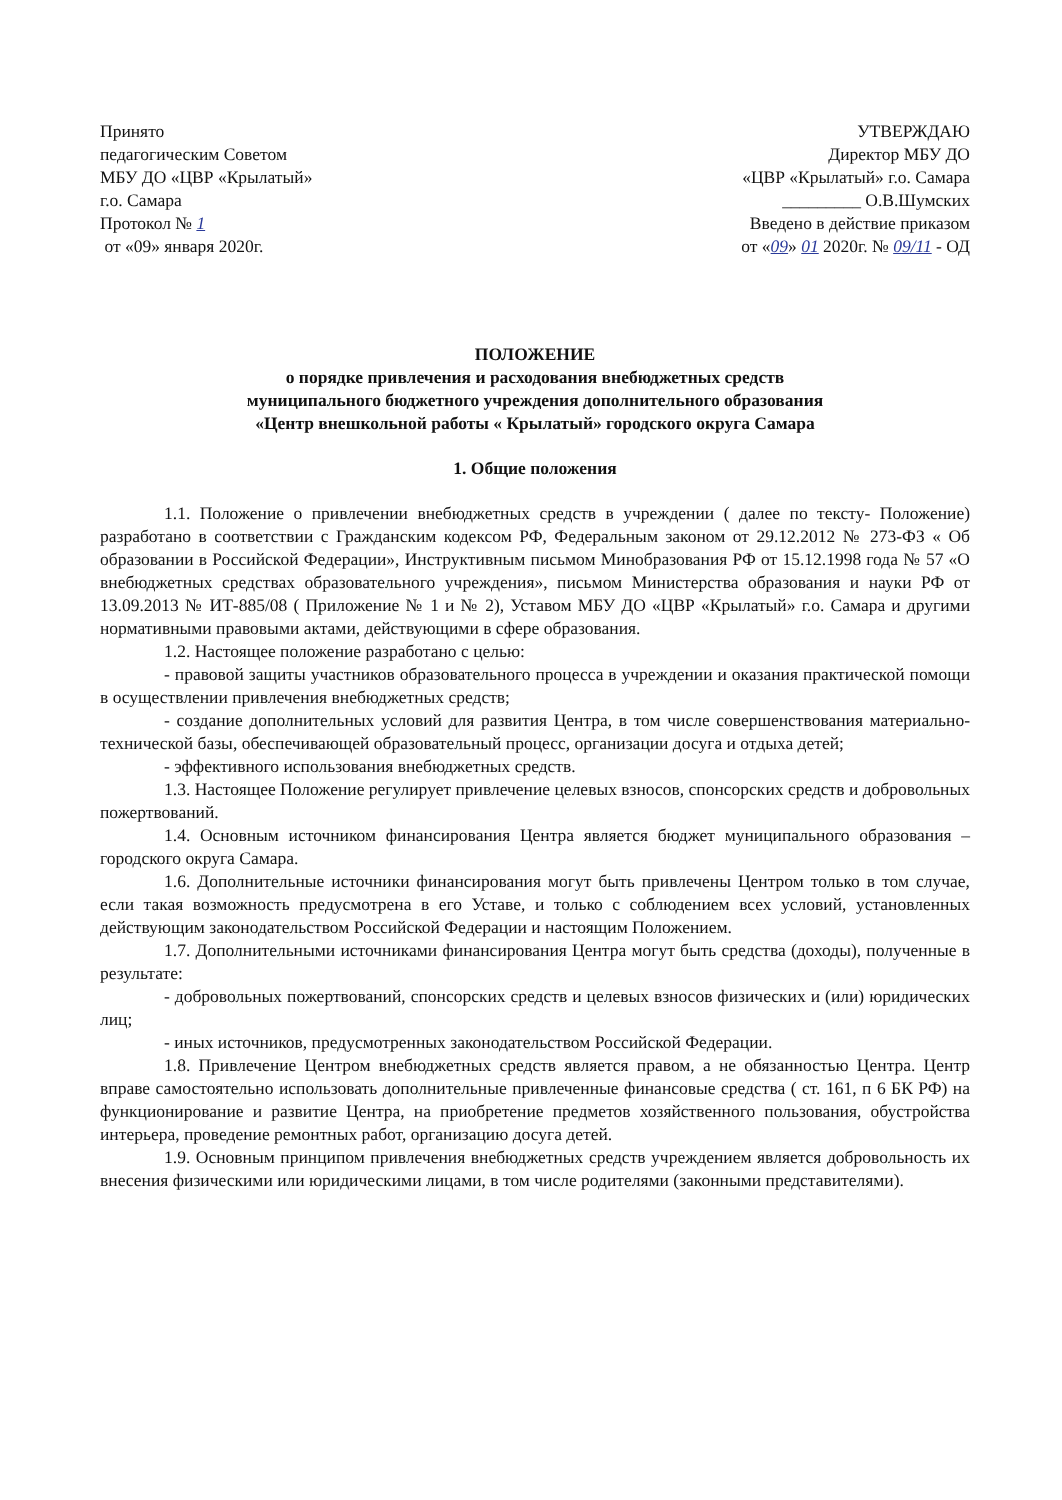Принято
педагогическим Советом
МБУ ДО «ЦВР «Крылатый»
г.о. Самара
Протокол № 1
от «09» января 2020г.
УТВЕРЖДАЮ
Директор МБУ ДО
«ЦВР «Крылатый» г.о. Самара
_________ О.В.Шумских
Введено в действие приказом
от «09» 01 2020г. № 09/11 - ОД
ПОЛОЖЕНИЕ
о порядке привлечения и расходования внебюджетных средств
муниципального бюджетного учреждения дополнительного образования
«Центр внешкольной работы « Крылатый» городского округа Самара
1. Общие положения
1.1. Положение о привлечении внебюджетных средств в учреждении ( далее по тексту- Положение) разработано в соответствии с Гражданским кодексом РФ, Федеральным законом от 29.12.2012 № 273-ФЗ « Об образовании в Российской Федерации», Инструктивным письмом Минобразования РФ от 15.12.1998 года № 57 «О внебюджетных средствах образовательного учреждения», письмом Министерства образования и науки РФ от 13.09.2013 № ИТ-885/08 ( Приложение № 1 и № 2), Уставом МБУ ДО «ЦВР «Крылатый» г.о. Самара и другими нормативными правовыми актами, действующими в сфере образования.
1.2. Настоящее положение разработано с целью:
- правовой защиты участников образовательного процесса в учреждении и оказания практической помощи в осуществлении привлечения внебюджетных средств;
- создание дополнительных условий для развития Центра, в том числе совершенствования материально- технической базы, обеспечивающей образовательный процесс, организации досуга и отдыха детей;
- эффективного использования внебюджетных средств.
1.3. Настоящее Положение регулирует привлечение целевых взносов, спонсорских средств и добровольных пожертвований.
1.4. Основным источником финансирования Центра является бюджет муниципального образования – городского округа Самара.
1.6. Дополнительные источники финансирования могут быть привлечены Центром только в том случае, если такая возможность предусмотрена в его Уставе, и только с соблюдением всех условий, установленных действующим законодательством Российской Федерации и настоящим Положением.
1.7. Дополнительными источниками финансирования Центра могут быть средства (доходы), полученные в результате:
- добровольных пожертвований, спонсорских средств и целевых взносов физических и (или) юридических лиц;
- иных источников, предусмотренных законодательством Российской Федерации.
1.8. Привлечение Центром внебюджетных средств является правом, а не обязанностью Центра. Центр вправе самостоятельно использовать дополнительные привлеченные финансовые средства ( ст. 161, п 6 БК РФ) на функционирование и развитие Центра, на приобретение предметов хозяйственного пользования, обустройства интерьера, проведение ремонтных работ, организацию досуга детей.
1.9. Основным принципом привлечения внебюджетных средств учреждением является добровольность их внесения физическими или юридическими лицами, в том числе родителями (законными представителями).